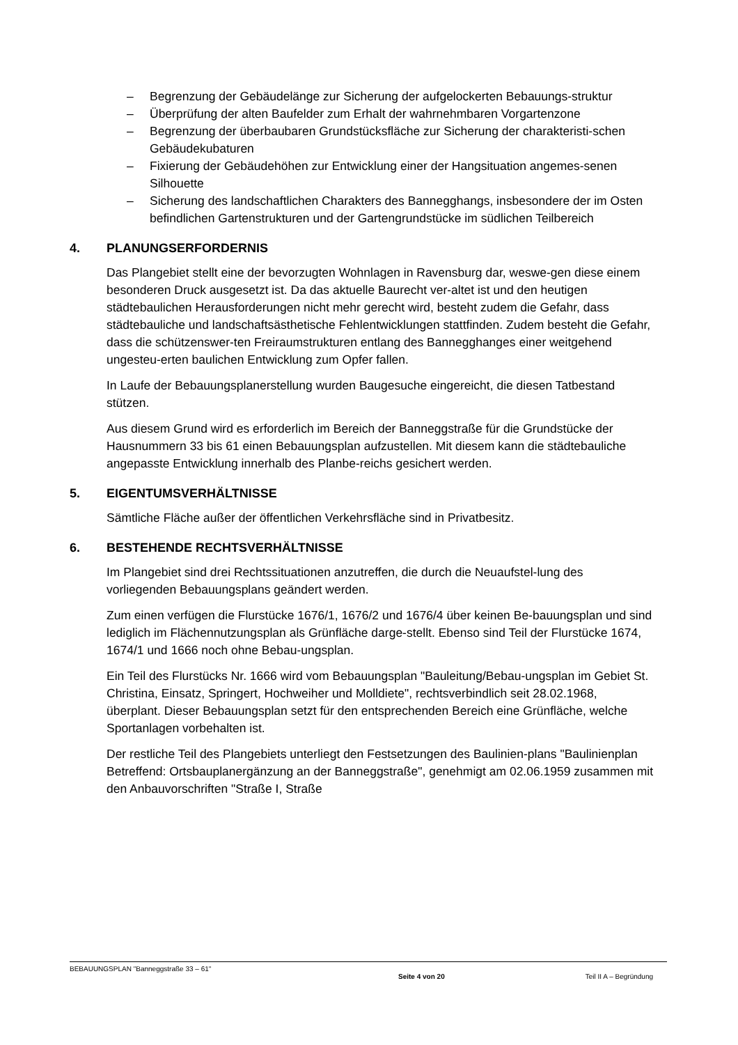– Begrenzung der Gebäudelänge zur Sicherung der aufgelockerten Bebauungs-struktur
– Überprüfung der alten Baufelder zum Erhalt der wahrnehmbaren Vorgartenzone
– Begrenzung der überbaubaren Grundstücksfläche zur Sicherung der charakteristi-schen Gebäudekubaturen
– Fixierung der Gebäudehöhen zur Entwicklung einer der Hangsituation angemes-senen Silhouette
– Sicherung des landschaftlichen Charakters des Banneg­ghangs, insbesondere der im Osten befindlichen Gartenstrukturen und der Gartengrundstücke im südlichen Teilbereich
4. PLANUNGSERFORDERNIS
Das Plangebiet stellt eine der bevorzugten Wohnlagen in Ravensburg dar, weswe-gen diese einem besonderen Druck ausgesetzt ist. Da das aktuelle Baurecht ver-altet ist und den heutigen städtebaulichen Herausforderungen nicht mehr gerecht wird, besteht zudem die Gefahr, dass städtebauliche und landschaftsästhetische Fehlentwicklungen stattfinden. Zudem besteht die Gefahr, dass die schützenswer-ten Freiraumstrukturen entlang des Banneg­ghanges einer weitgehend ungesteu-erten baulichen Entwicklung zum Opfer fallen.
In Laufe der Bebauungsplanerstellung wurden Baugesuche eingereicht, die diesen Tatbestand stützen.
Aus diesem Grund wird es erforderlich im Bereich der Banneggstraße für die Grundstücke der Hausnummern 33 bis 61 einen Bebauungsplan aufzustellen. Mit diesem kann die städtebauliche angepasste Entwicklung innerhalb des Planbe-reichs gesichert werden.
5. EIGENTUMSVERHÄLTNISSE
Sämtliche Fläche außer der öffentlichen Verkehrsfläche sind in Privatbesitz.
6. BESTEHENDE RECHTSVERHÄLTNISSE
Im Plangebiet sind drei Rechtssituationen anzutreffen, die durch die Neuaufstel-lung des vorliegenden Bebauungsplans geändert werden.
Zum einen verfügen die Flurstücke 1676/1, 1676/2 und 1676/4 über keinen Be-bauungsplan und sind lediglich im Flächennutzungsplan als Grünfläche darge-stellt. Ebenso sind Teil der Flurstücke 1674, 1674/1 und 1666 noch ohne Bebau-ungsplan.
Ein Teil des Flurstücks Nr. 1666 wird vom Bebauungsplan "Bauleitung/Bebau-ungsplan im Gebiet St. Christina, Einsatz, Springert, Hochweiher und Molldiete", rechtsverbindlich seit 28.02.1968, überplant. Dieser Bebauungsplan setzt für den entsprechenden Bereich eine Grünfläche, welche Sportanlagen vorbehalten ist.
Der restliche Teil des Plangebiets unterliegt den Festsetzungen des Baulinien-plans "Baulinienplan Betreffend: Ortsbauplanergänzung an der Banneggstraße", genehmigt am 02.06.1959 zusammen mit den Anbauvorschriften "Straße I, Straße
BEBAUUNGSPLAN "Banneggstraße 33 – 61"
Seite 4 von 20 Teil II A – Begründung